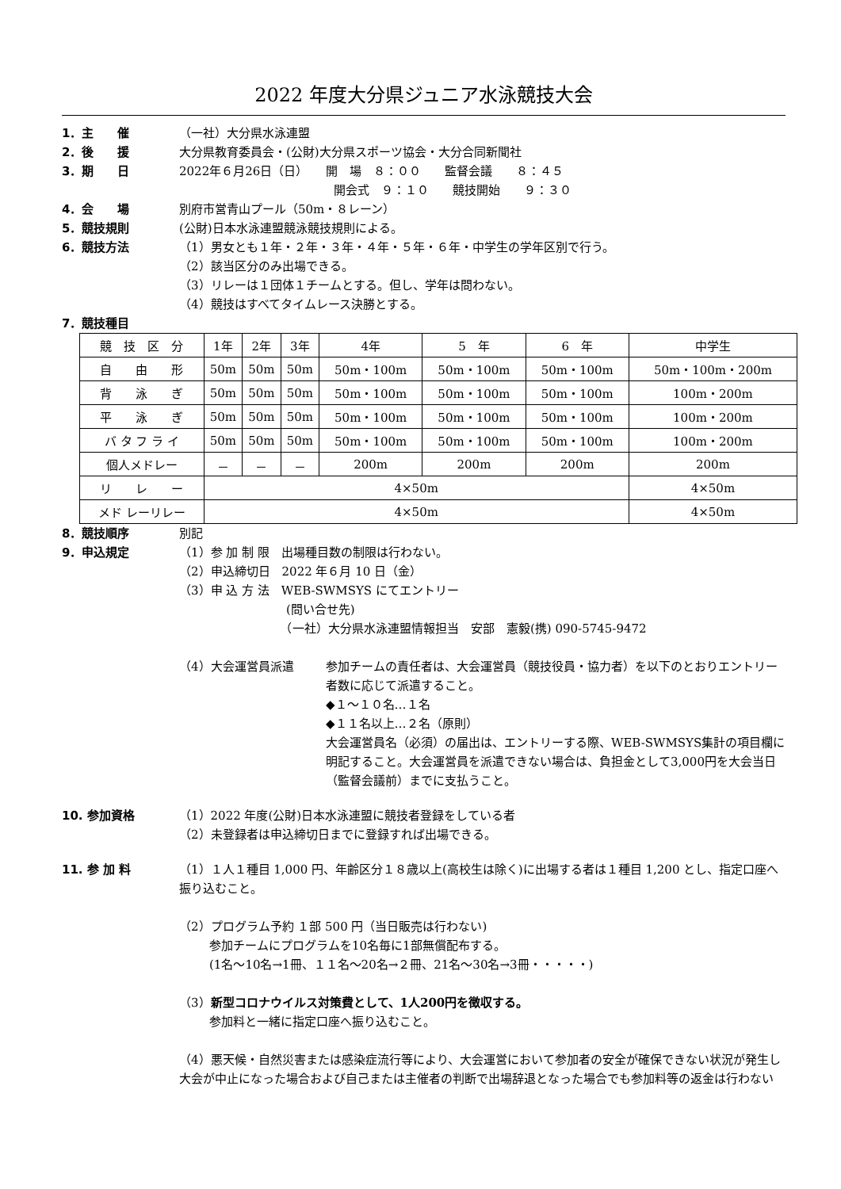2022 年度大分県ジュニア水泳競技大会
1．主　　催 （一社）大分県水泳連盟
2．後　　援 大分県教育委員会・(公財)大分県スポーツ協会・大分合同新聞社
3．期　　日 2022年６月26日（日）　　開　場　８：００　　監督会議　　８：４５
　　　　　　　　　　　　　開会式　９：１０　　競技開始　　９：３０
4．会　　場 別府市営青山プール（50m・８レーン）
5．競技規則 (公財)日本水泳連盟競泳競技規則による。
6．競技方法 （1）男女とも１年・２年・３年・４年・５年・６年・中学生の学年区別で行う。
（2）該当区分のみ出場できる。
（3）リレーは１団体１チームとする。但し、学年は問わない。
（4）競技はすべてタイムレース決勝とする。
7．競技種目
| 競 技 区 分 | 1年 | 2年 | 3年 | 4年 | 5 年 | 6 年 | 中学生 |
| 自 由 形 | 50m | 50m | 50m | 50m・100m | 50m・100m | 50m・100m | 50m・100m・200m |
| 背 泳 ぎ | 50m | 50m | 50m | 50m・100m | 50m・100m | 50m・100m | 100m・200m |
| 平 泳 ぎ | 50m | 50m | 50m | 50m・100m | 50m・100m | 50m・100m | 100m・200m |
| バ タ フ ラ イ | 50m | 50m | 50m | 50m・100m | 50m・100m | 50m・100m | 100m・200m |
| 個人メドレー | － | － | － | 200m | 200m | 200m | 200m |
| リ レ ー | 4×50m | | | | | | 4×50m |
| メド レーリレー | 4×50m | | | | | | 4×50m |
8．競技順序 別記
9．申込規定 （1）参 加 制 限　出場種目数の制限は行わない。
（2）申込締切日　2022 年６月 10 日（金）
（3）申 込 方 法　WEB-SWMSYS にてエントリー
　　　　　　　　　(問い合せ先)
　　　　　　　　　（一社）大分県水泳連盟情報担当　安部　憲毅(携) 090-5745-9472
（4）大会運営員派遣 参加チームの責任者は、大会運営員（競技役員・協力者）を以下のとおりエントリー者数に応じて派遣すること。
◆１～１０名…１名
◆１１名以上…２名（原則）
大会運営員名（必須）の届出は、エントリーする際、WEB-SWMSYS集計の項目欄に明記すること。大会運営員を派遣できない場合は、負担金として3,000円を大会当日（監督会議前）までに支払うこと。
10. 参加資格 （1）2022 年度(公財)日本水泳連盟に競技者登録をしている者
（2）未登録者は申込締切日までに登録すれば出場できる。
11. 参 加 料 （1）１人１種目 1,000 円、年齢区分１８歳以上(高校生は除く)に出場する者は１種目 1,200 とし、指定口座へ振り込むこと。
（2）プログラム予約 １部 500 円（当日販売は行わない)
参加チームにプログラムを10名毎に1部無償配布する。
(1名～10名→1冊、１１名～20名→２冊、21名～30名→3冊・・・・・)
（3）新型コロナウイルス対策費として、1人200円を徴収する。
参加料と一緒に指定口座へ振り込むこと。
（4）悪天候・自然災害または感染症流行等により、大会運営において参加者の安全が確保できない状況が発生し大会が中止になった場合および自己または主催者の判断で出場辞退となった場合でも参加料等の返金は行わない